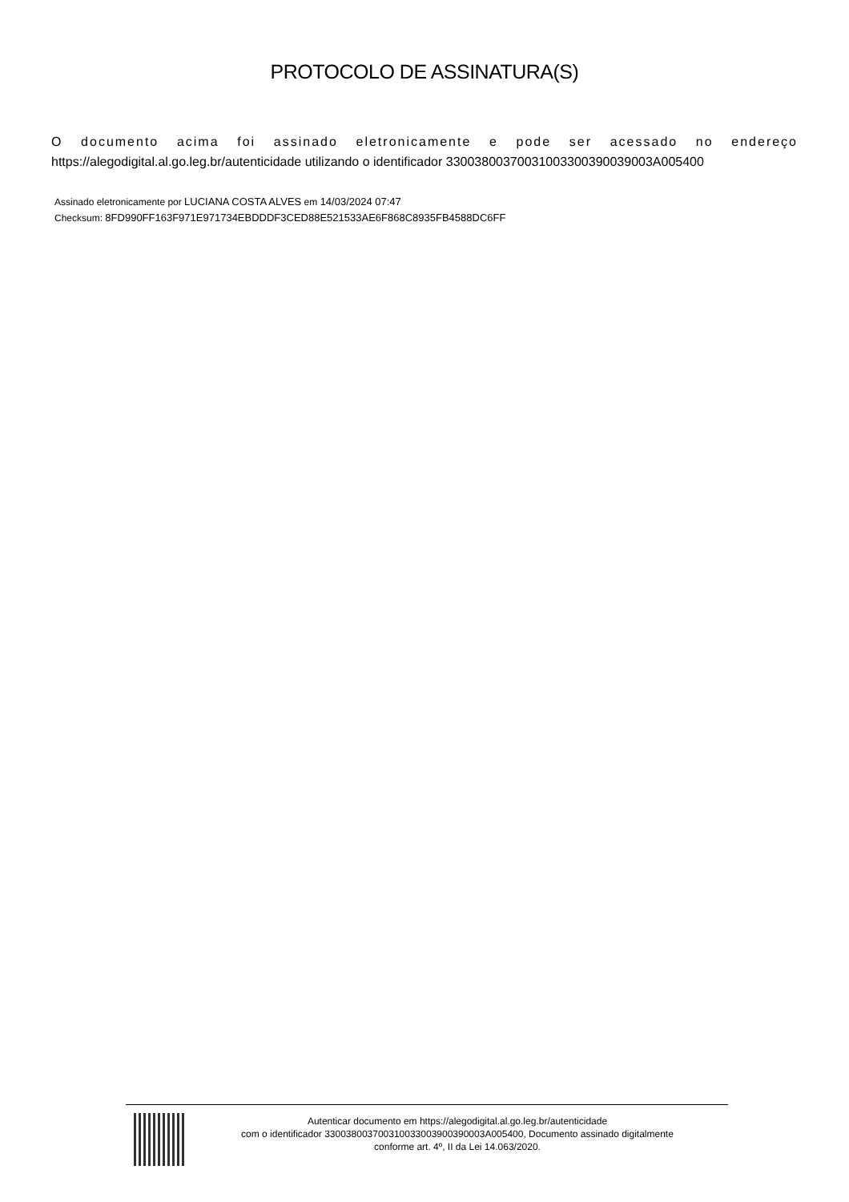PROTOCOLO DE ASSINATURA(S)
O documento acima foi assinado eletronicamente e pode ser acessado no endereço
https://alegodigital.al.go.leg.br/autenticidade utilizando o identificador 3300380037003100330039003​9003A005400
Assinado eletronicamente por LUCIANA COSTA ALVES em 14/03/2024 07:47
Checksum: 8FD990FF163F971E971734EBDDDF3CED88E521533AE6F868C8935FB4588DC6FF
Autenticar documento em https://alegodigital.al.go.leg.br/autenticidade
com o identificador 330038003700310033003900390003A005400, Documento assinado digitalmente
conforme art. 4º, II da Lei 14.063/2020.